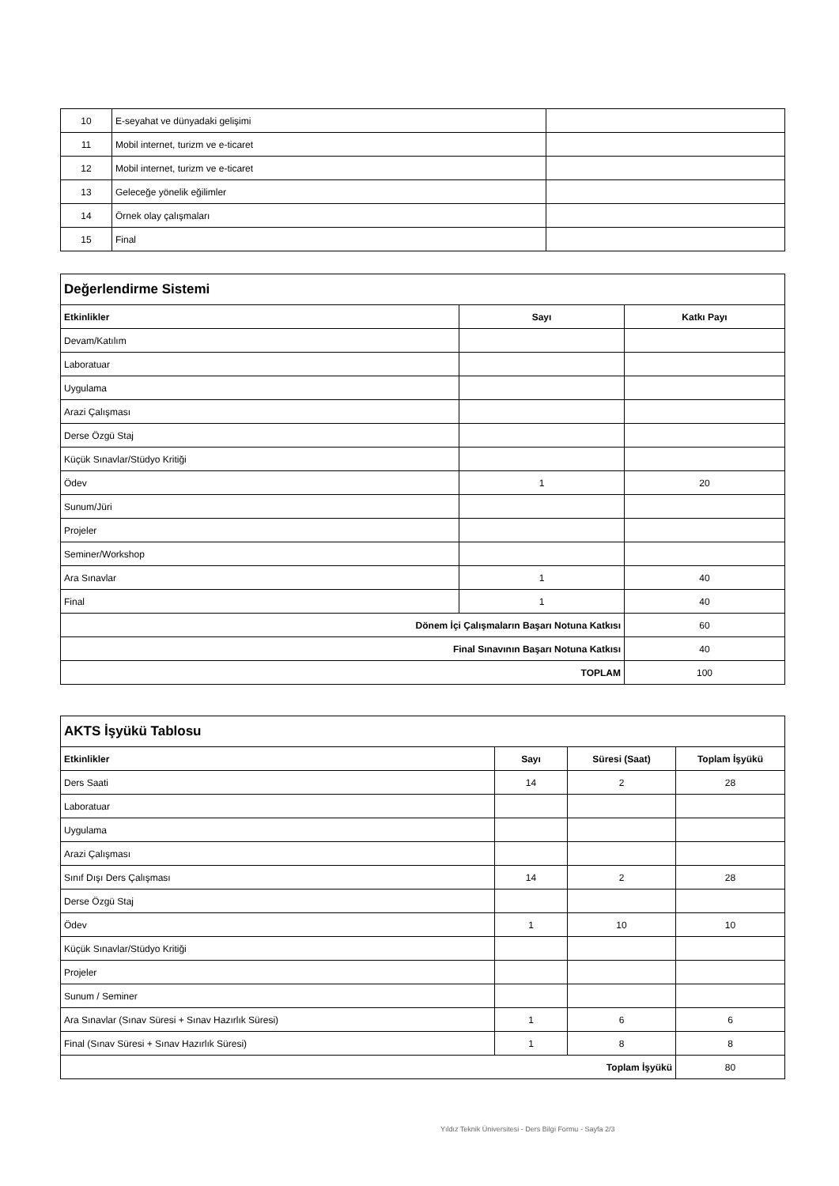| 10 | E-seyahat ve dünyadaki gelişimi | |
| 11 | Mobil internet, turizm ve e-ticaret | |
| 12 | Mobil internet, turizm ve e-ticaret | |
| 13 | Geleceğe yönelik eğilimler | |
| 14 | Örnek olay çalışmaları | |
| 15 | Final | |
| Değerlendirme Sistemi | | |
| --- | --- | --- |
| Etkinlikler | Sayı | Katkı Payı |
| Devam/Katılım | | |
| Laboratuar | | |
| Uygulama | | |
| Arazi Çalışması | | |
| Derse Özgü Staj | | |
| Küçük Sınavlar/Stüdyo Kritiği | | |
| Ödev | 1 | 20 |
| Sunum/Jüri | | |
| Projeler | | |
| Seminer/Workshop | | |
| Ara Sınavlar | 1 | 40 |
| Final | 1 | 40 |
| Dönem İçi Çalışmaların Başarı Notuna Katkısı | | 60 |
| Final Sınavının Başarı Notuna Katkısı | | 40 |
| TOPLAM | | 100 |
| AKTS İşyükü Tablosu | | | |
| --- | --- | --- | --- |
| Etkinlikler | Sayı | Süresi (Saat) | Toplam İşyükü |
| Ders Saati | 14 | 2 | 28 |
| Laboratuar | | | |
| Uygulama | | | |
| Arazi Çalışması | | | |
| Sınıf Dışı Ders Çalışması | 14 | 2 | 28 |
| Derse Özgü Staj | | | |
| Ödev | 1 | 10 | 10 |
| Küçük Sınavlar/Stüdyo Kritiği | | | |
| Projeler | | | |
| Sunum / Seminer | | | |
| Ara Sınavlar (Sınav Süresi + Sınav Hazırlık Süresi) | 1 | 6 | 6 |
| Final (Sınav Süresi + Sınav Hazırlık Süresi) | 1 | 8 | 8 |
| Toplam İşyükü | | | 80 |
Yıldız Teknik Üniversitesi - Ders Bilgi Formu - Sayfa 2/3